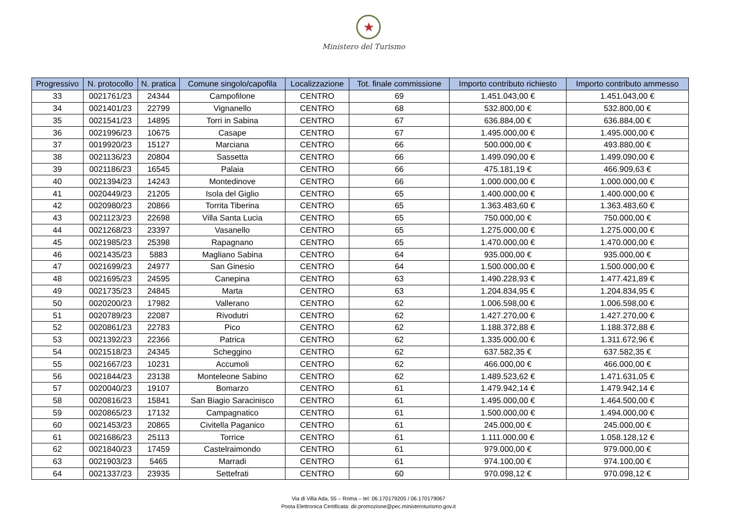★
Ministero del Turismo
| Progressivo | N. protocollo | N. pratica | Comune singolo/capofila | Localizzazione | Tot. finale commissione | Importo contributo richiesto | Importo contributo ammesso |
| --- | --- | --- | --- | --- | --- | --- | --- |
| 33 | 0021761/23 | 24344 | Campofilone | CENTRO | 69 | 1.451.043,00 € | 1.451.043,00 € |
| 34 | 0021401/23 | 22799 | Vignanello | CENTRO | 68 | 532.800,00 € | 532.800,00 € |
| 35 | 0021541/23 | 14895 | Torri in Sabina | CENTRO | 67 | 636.884,00 € | 636.884,00 € |
| 36 | 0021996/23 | 10675 | Casape | CENTRO | 67 | 1.495.000,00 € | 1.495.000,00 € |
| 37 | 0019920/23 | 15127 | Marciana | CENTRO | 66 | 500.000,00 € | 493.880,00 € |
| 38 | 0021136/23 | 20804 | Sassetta | CENTRO | 66 | 1.499.090,00 € | 1.499.090,00 € |
| 39 | 0021186/23 | 16545 | Palaia | CENTRO | 66 | 475.181,19 € | 466.909,63 € |
| 40 | 0021394/23 | 14243 | Montedinove | CENTRO | 66 | 1.000.000,00 € | 1.000.000,00 € |
| 41 | 0020449/23 | 21205 | Isola del Giglio | CENTRO | 65 | 1.400.000,00 € | 1.400.000,00 € |
| 42 | 0020980/23 | 20866 | Torrita Tiberina | CENTRO | 65 | 1.363.483,60 € | 1.363.483,60 € |
| 43 | 0021123/23 | 22698 | Villa Santa Lucia | CENTRO | 65 | 750.000,00 € | 750.000,00 € |
| 44 | 0021268/23 | 23397 | Vasanello | CENTRO | 65 | 1.275.000,00 € | 1.275.000,00 € |
| 45 | 0021985/23 | 25398 | Rapagnano | CENTRO | 65 | 1.470.000,00 € | 1.470.000,00 € |
| 46 | 0021435/23 | 5883 | Magliano Sabina | CENTRO | 64 | 935.000,00 € | 935.000,00 € |
| 47 | 0021699/23 | 24977 | San Ginesio | CENTRO | 64 | 1.500.000,00 € | 1.500.000,00 € |
| 48 | 0021695/23 | 24595 | Canepina | CENTRO | 63 | 1.490.228,93 € | 1.477.421,89 € |
| 49 | 0021735/23 | 24845 | Marta | CENTRO | 63 | 1.204.834,95 € | 1.204.834,95 € |
| 50 | 0020200/23 | 17982 | Vallerano | CENTRO | 62 | 1.006.598,00 € | 1.006.598,00 € |
| 51 | 0020789/23 | 22087 | Rivodutri | CENTRO | 62 | 1.427.270,00 € | 1.427.270,00 € |
| 52 | 0020861/23 | 22783 | Pico | CENTRO | 62 | 1.188.372,88 € | 1.188.372,88 € |
| 53 | 0021392/23 | 22366 | Patrica | CENTRO | 62 | 1.335.000,00 € | 1.311.672,96 € |
| 54 | 0021518/23 | 24345 | Scheggino | CENTRO | 62 | 637.582,35 € | 637.582,35 € |
| 55 | 0021667/23 | 10231 | Accumoli | CENTRO | 62 | 466.000,00 € | 466.000,00 € |
| 56 | 0021844/23 | 23138 | Monteleone Sabino | CENTRO | 62 | 1.489.523,62 € | 1.471.631,05 € |
| 57 | 0020040/23 | 19107 | Bomarzo | CENTRO | 61 | 1.479.942,14 € | 1.479.942,14 € |
| 58 | 0020816/23 | 15841 | San Biagio Saracinisco | CENTRO | 61 | 1.495.000,00 € | 1.464.500,00 € |
| 59 | 0020865/23 | 17132 | Campagnatico | CENTRO | 61 | 1.500.000,00 € | 1.494.000,00 € |
| 60 | 0021453/23 | 20865 | Civitella Paganico | CENTRO | 61 | 245.000,00 € | 245.000,00 € |
| 61 | 0021686/23 | 25113 | Torrice | CENTRO | 61 | 1.111.000,00 € | 1.058.128,12 € |
| 62 | 0021840/23 | 17459 | Castelraimondo | CENTRO | 61 | 979.000,00 € | 979.000,00 € |
| 63 | 0021903/23 | 5465 | Marradi | CENTRO | 61 | 974.100,00 € | 974.100,00 € |
| 64 | 0021337/23 | 23935 | Settefrati | CENTRO | 60 | 970.098,12 € | 970.098,12 € |
Via di Villa Ada, 55 – Roma – tel: 06.170179205 / 06.170179067
Posta Elettronica Certificata: dir.promozione@pec.ministeroturismo.gov.it